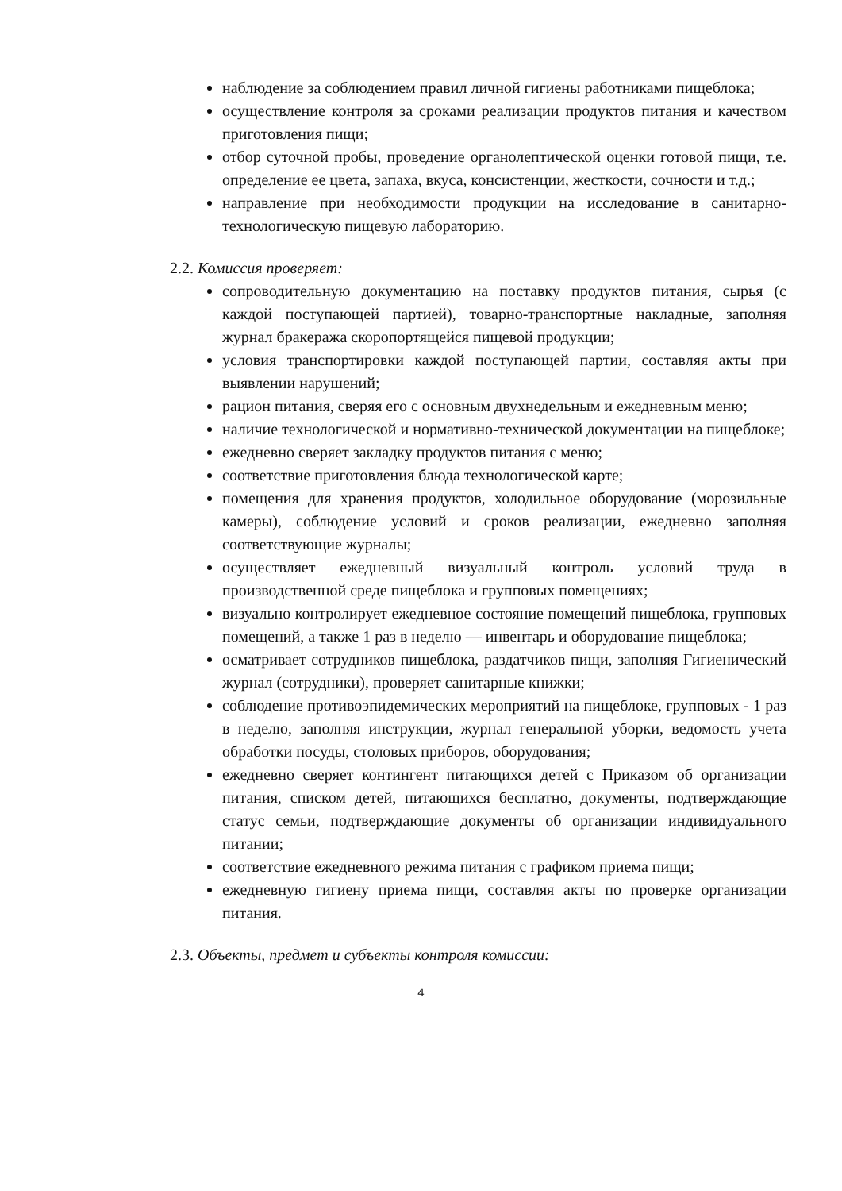наблюдение за соблюдением правил личной гигиены работниками пищеблока;
осуществление контроля за сроками реализации продуктов питания и качеством приготовления пищи;
отбор суточной пробы, проведение органолептической оценки готовой пищи, т.е. определение ее цвета, запаха, вкуса, консистенции, жесткости, сочности и т.д.;
направление при необходимости продукции на исследование в санитарно-технологическую пищевую лабораторию.
2.2. Комиссия проверяет:
сопроводительную документацию на поставку продуктов питания, сырья (с каждой поступающей партией), товарно-транспортные накладные, заполняя журнал бракеража скоропортящейся пищевой продукции;
условия транспортировки каждой поступающей партии, составляя акты при выявлении нарушений;
рацион питания, сверяя его с основным двухнедельным и ежедневным меню;
наличие технологической и нормативно-технической документации на пищеблоке;
ежедневно сверяет закладку продуктов питания с меню;
соответствие приготовления блюда технологической карте;
помещения для хранения продуктов, холодильное оборудование (морозильные камеры), соблюдение условий и сроков реализации, ежедневно заполняя соответствующие журналы;
осуществляет ежедневный визуальный контроль условий труда в производственной среде пищеблока и групповых помещениях;
визуально контролирует ежедневное состояние помещений пищеблока, групповых помещений, а также 1 раз в неделю — инвентарь и оборудование пищеблока;
осматривает сотрудников пищеблока, раздатчиков пищи, заполняя Гигиенический журнал (сотрудники), проверяет санитарные книжки;
соблюдение противоэпидемических мероприятий на пищеблоке, групповых - 1 раз в неделю, заполняя инструкции, журнал генеральной уборки, ведомость учета обработки посуды, столовых приборов, оборудования;
ежедневно сверяет контингент питающихся детей с Приказом об организации питания, списком детей, питающихся бесплатно, документы, подтверждающие статус семьи, подтверждающие документы об организации индивидуального питании;
соответствие ежедневного режима питания с графиком приема пищи;
ежедневную гигиену приема пищи, составляя акты по проверке организации питания.
2.3. Объекты, предмет и субъекты контроля комиссии:
4